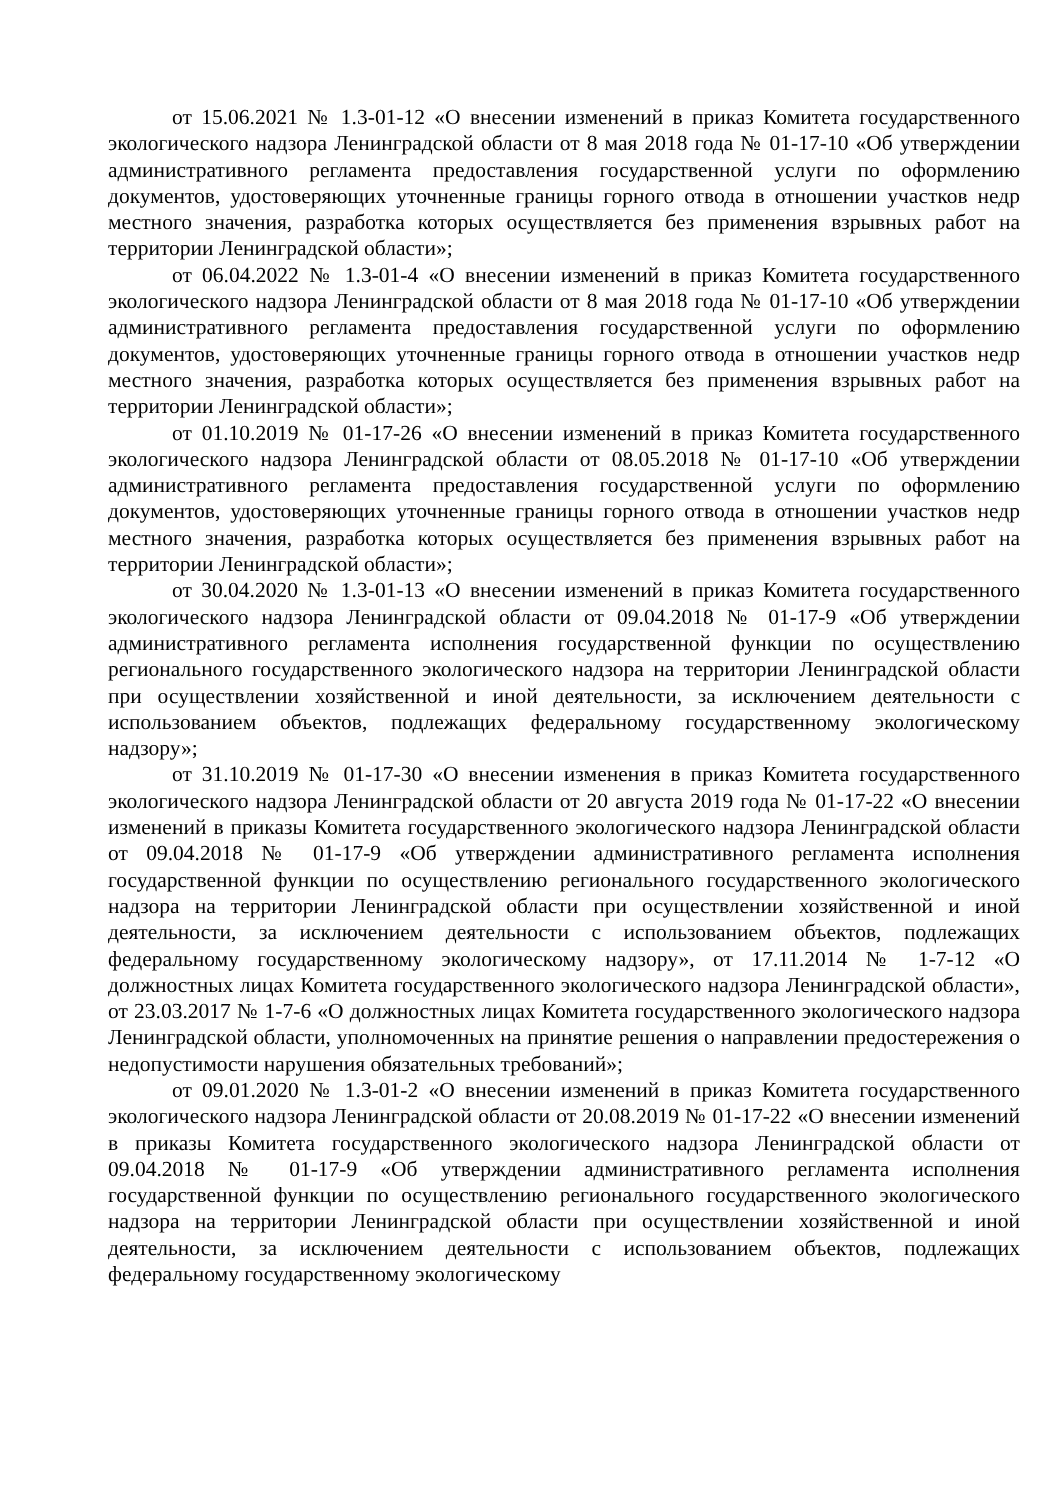от 15.06.2021 № 1.3-01-12 «О внесении изменений в приказ Комитета государственного экологического надзора Ленинградской области от 8 мая 2018 года № 01-17-10 «Об утверждении административного регламента предоставления государственной услуги по оформлению документов, удостоверяющих уточненные границы горного отвода в отношении участков недр местного значения, разработка которых осуществляется без применения взрывных работ на территории Ленинградской области»;
от 06.04.2022 № 1.3-01-4 «О внесении изменений в приказ Комитета государственного экологического надзора Ленинградской области от 8 мая 2018 года № 01-17-10 «Об утверждении административного регламента предоставления государственной услуги по оформлению документов, удостоверяющих уточненные границы горного отвода в отношении участков недр местного значения, разработка которых осуществляется без применения взрывных работ на территории Ленинградской области»;
от 01.10.2019 № 01-17-26 «О внесении изменений в приказ Комитета государственного экологического надзора Ленинградской области от 08.05.2018 № 01-17-10 «Об утверждении административного регламента предоставления государственной услуги по оформлению документов, удостоверяющих уточненные границы горного отвода в отношении участков недр местного значения, разработка которых осуществляется без применения взрывных работ на территории Ленинградской области»;
от 30.04.2020 № 1.3-01-13 «О внесении изменений в приказ Комитета государственного экологического надзора Ленинградской области от 09.04.2018 № 01-17-9 «Об утверждении административного регламента исполнения государственной функции по осуществлению регионального государственного экологического надзора на территории Ленинградской области при осуществлении хозяйственной и иной деятельности, за исключением деятельности с использованием объектов, подлежащих федеральному государственному экологическому надзору»;
от 31.10.2019 № 01-17-30 «О внесении изменения в приказ Комитета государственного экологического надзора Ленинградской области от 20 августа 2019 года № 01-17-22 «О внесении изменений в приказы Комитета государственного экологического надзора Ленинградской области от 09.04.2018 № 01-17-9 «Об утверждении административного регламента исполнения государственной функции по осуществлению регионального государственного экологического надзора на территории Ленинградской области при осуществлении хозяйственной и иной деятельности, за исключением деятельности с использованием объектов, подлежащих федеральному государственному экологическому надзору», от 17.11.2014 № 1-7-12 «О должностных лицах Комитета государственного экологического надзора Ленинградской области», от 23.03.2017 № 1-7-6 «О должностных лицах Комитета государственного экологического надзора Ленинградской области, уполномоченных на принятие решения о направлении предостережения о недопустимости нарушения обязательных требований»;
от 09.01.2020 № 1.3-01-2 «О внесении изменений в приказ Комитета государственного экологического надзора Ленинградской области от 20.08.2019 № 01-17-22 «О внесении изменений в приказы Комитета государственного экологического надзора Ленинградской области от 09.04.2018 № 01-17-9 «Об утверждении административного регламента исполнения государственной функции по осуществлению регионального государственного экологического надзора на территории Ленинградской области при осуществлении хозяйственной и иной деятельности, за исключением деятельности с использованием объектов, подлежащих федеральному государственному экологическому